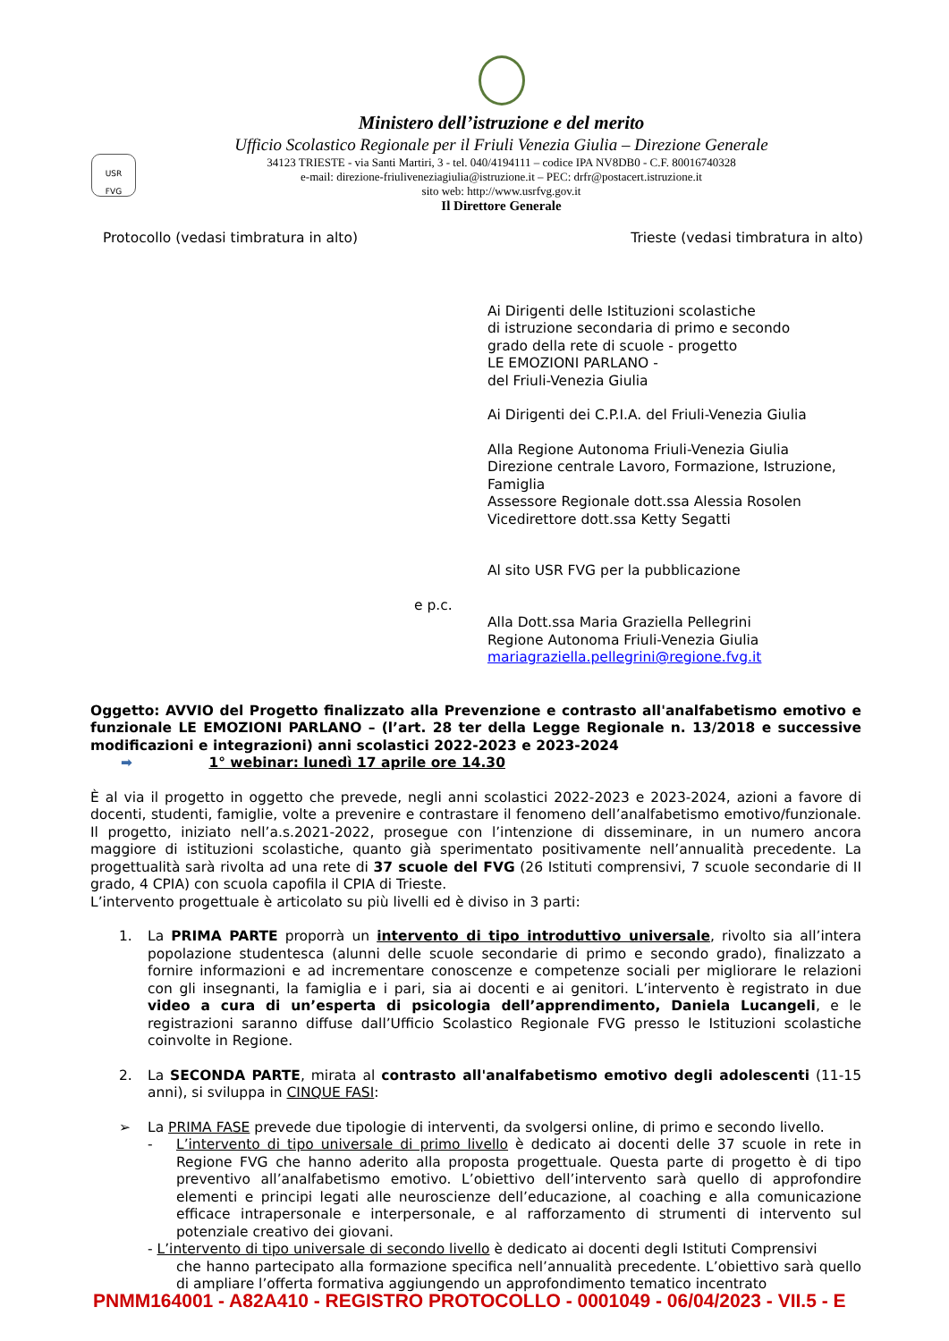Ministero dell’istruzione e del merito
Ufficio Scolastico Regionale per il Friuli Venezia Giulia – Direzione Generale
34123 TRIESTE - via Santi Martiri, 3 - tel. 040/4194111 – codice IPA NV8DB0 - C.F. 80016740328
e-mail: direzione-friuliveneziagiulia@istruzione.it – PEC: drfr@postacert.istruzione.it
sito web: http://www.usrfvg.gov.it
Il Direttore Generale
USR
FVG
Protocollo (vedasi timbratura in alto) Trieste (vedasi timbratura in alto)
Ai Dirigenti delle Istituzioni scolastiche
di istruzione secondaria di primo e secondo
grado della rete di scuole - progetto
LE EMOZIONI PARLANO -
del Friuli-Venezia Giulia
Ai Dirigenti dei C.P.I.A. del Friuli-Venezia Giulia
Alla Regione Autonoma Friuli-Venezia Giulia
Direzione centrale Lavoro, Formazione, Istruzione,
Famiglia
Assessore Regionale dott.ssa Alessia Rosolen
Vicedirettore dott.ssa Ketty Segatti
Al sito USR FVG per la pubblicazione
e p.c.
Alla Dott.ssa Maria Graziella Pellegrini
Regione Autonoma Friuli-Venezia Giulia
mariagraziella.pellegrini@regione.fvg.it
Oggetto: AVVIO del Progetto finalizzato alla Prevenzione e contrasto all'analfabetismo emotivo e funzionale LE EMOZIONI PARLANO – (l’art. 28 ter della Legge Regionale n. 13/2018 e successive modificazioni e integrazioni) anni scolastici 2022-2023 e 2023-2024
➡ 1° webinar: lunedì 17 aprile ore 14.30
È al via il progetto in oggetto che prevede, negli anni scolastici 2022-2023 e 2023-2024, azioni a favore di docenti, studenti, famiglie, volte a prevenire e contrastare il fenomeno dell’analfabetismo emotivo/funzionale. Il progetto, iniziato nell’a.s.2021-2022, prosegue con l’intenzione di disseminare, in un numero ancora maggiore di istituzioni scolastiche, quanto già sperimentato positivamente nell’annualità precedente. La progettualità sarà rivolta ad una rete di 37 scuole del FVG (26 Istituti comprensivi, 7 scuole secondarie di II grado, 4 CPIA) con scuola capofila il CPIA di Trieste.
L’intervento progettuale è articolato su più livelli ed è diviso in 3 parti:
1. La PRIMA PARTE proporrà un intervento di tipo introduttivo universale, rivolto sia all’intera popolazione studentesca (alunni delle scuole secondarie di primo e secondo grado), finalizzato a fornire informazioni e ad incrementare conoscenze e competenze sociali per migliorare le relazioni con gli insegnanti, la famiglia e i pari, sia ai docenti e ai genitori. L’intervento è registrato in due video a cura di un’esperta di psicologia dell’apprendimento, Daniela Lucangeli, e le registrazioni saranno diffuse dall’Ufficio Scolastico Regionale FVG presso le Istituzioni scolastiche coinvolte in Regione.
2. La SECONDA PARTE, mirata al contrasto all'analfabetismo emotivo degli adolescenti (11-15 anni), si sviluppa in CINQUE FASI:
➢ La PRIMA FASE prevede due tipologie di interventi, da svolgersi online, di primo e secondo livello.
- L’intervento di tipo universale di primo livello è dedicato ai docenti delle 37 scuole in rete in Regione FVG che hanno aderito alla proposta progettuale. Questa parte di progetto è di tipo preventivo all’analfabetismo emotivo. L’obiettivo dell’intervento sarà quello di approfondire elementi e principi legati alle neuroscienze dell’educazione, al coaching e alla comunicazione efficace intrapersonale e interpersonale, e al rafforzamento di strumenti di intervento sul potenziale creativo dei giovani.
- L’intervento di tipo universale di secondo livello è dedicato ai docenti degli Istituti Comprensivi
che hanno partecipato alla formazione specifica nell’annualità precedente. L’obiettivo sarà quello di ampliare l’offerta formativa aggiungendo un approfondimento tematico incentrato
PNMM164001 - A82A410 - REGISTRO PROTOCOLLO - 0001049 - 06/04/2023 - VII.5 - E